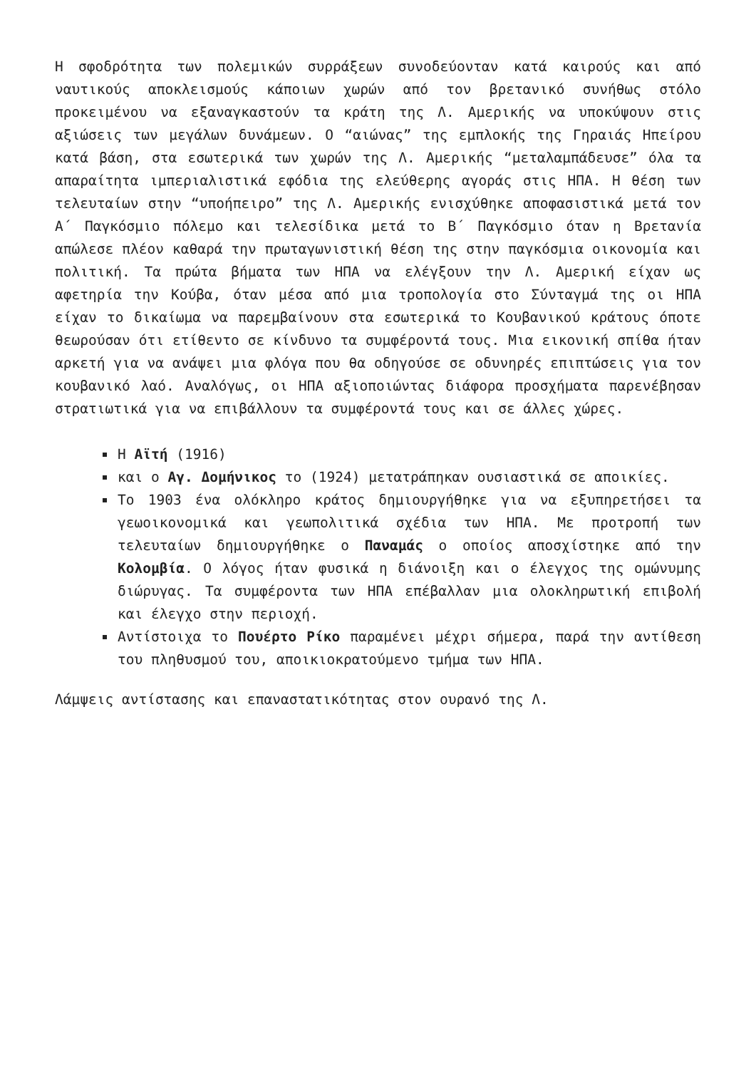Η σφοδρότητα των πολεμικών συρράξεων συνοδεύονταν κατά καιρούς και από ναυτικούς αποκλεισμούς κάποιων χωρών από τον βρετανικό συνήθως στόλο προκειμένου να εξαναγκαστούν τα κράτη της Λ. Αμερικής να υποκύψουν στις αξιώσεις των μεγάλων δυνάμεων. Ο “αιώνας” της εμπλοκής της Γηραιάς Ηπείρου κατά βάση, στα εσωτερικά των χωρών της Λ. Αμερικής “μεταλαμπάδευσε” όλα τα απαραίτητα ιμπεριαλιστικά εφόδια της ελεύθερης αγοράς στις ΗΠΑ. Η θέση των τελευταίων στην “υποήπειρο” της Λ. Αμερικής ενισχύθηκε αποφασιστικά μετά τον Α΄ Παγκόσμιο πόλεμο και τελεσίδικα μετά το Β΄ Παγκόσμιο όταν η Βρετανία απώλεσε πλέον καθαρά την πρωταγωνιστική θέση της στην παγκόσμια οικονομία και πολιτική. Τα πρώτα βήματα των ΗΠΑ να ελέγξουν την Λ. Αμερική είχαν ως αφετηρία την Κούβα, όταν μέσα από μια τροπολογία στο Σύνταγμά της οι ΗΠΑ είχαν το δικαίωμα να παρεμβαίνουν στα εσωτερικά το Κουβανικού κράτους όποτε θεωρούσαν ότι ετίθεντο σε κίνδυνο τα συμφέροντά τους. Μια εικονική σπίθα ήταν αρκετή για να ανάψει μια φλόγα που θα οδηγούσε σε οδυνηρές επιπτώσεις για τον κουβανικό λαό. Αναλόγως, οι ΗΠΑ αξιοποιώντας διάφορα προσχήματα παρενέβησαν στρατιωτικά για να επιβάλλουν τα συμφέροντά τους και σε άλλες χώρες.
Η Αϊτή (1916)
και ο Αγ. Δομήνικος το (1924) μετατράπηκαν ουσιαστικά σε αποικίες.
Το 1903 ένα ολόκληρο κράτος δημιουργήθηκε για να εξυπηρετήσει τα γεωοικονομικά και γεωπολιτικά σχέδια των ΗΠΑ. Με προτροπή των τελευταίων δημιουργήθηκε ο Παναμάς ο οποίος αποσχίστηκε από την Κολομβία. Ο λόγος ήταν φυσικά η διάνοιξη και ο έλεγχος της ομώνυμης διώρυγας. Τα συμφέροντα των ΗΠΑ επέβαλλαν μια ολοκληρωτική επιβολή και έλεγχο στην περιοχή.
Αντίστοιχα το Πουέρτο Ρίκο παραμένει μέχρι σήμερα, παρά την αντίθεση του πληθυσμού του, αποικιοκρατούμενο τμήμα των ΗΠΑ.
Λάμψεις αντίστασης και επαναστατικότητας στον ουρανό της Λ.